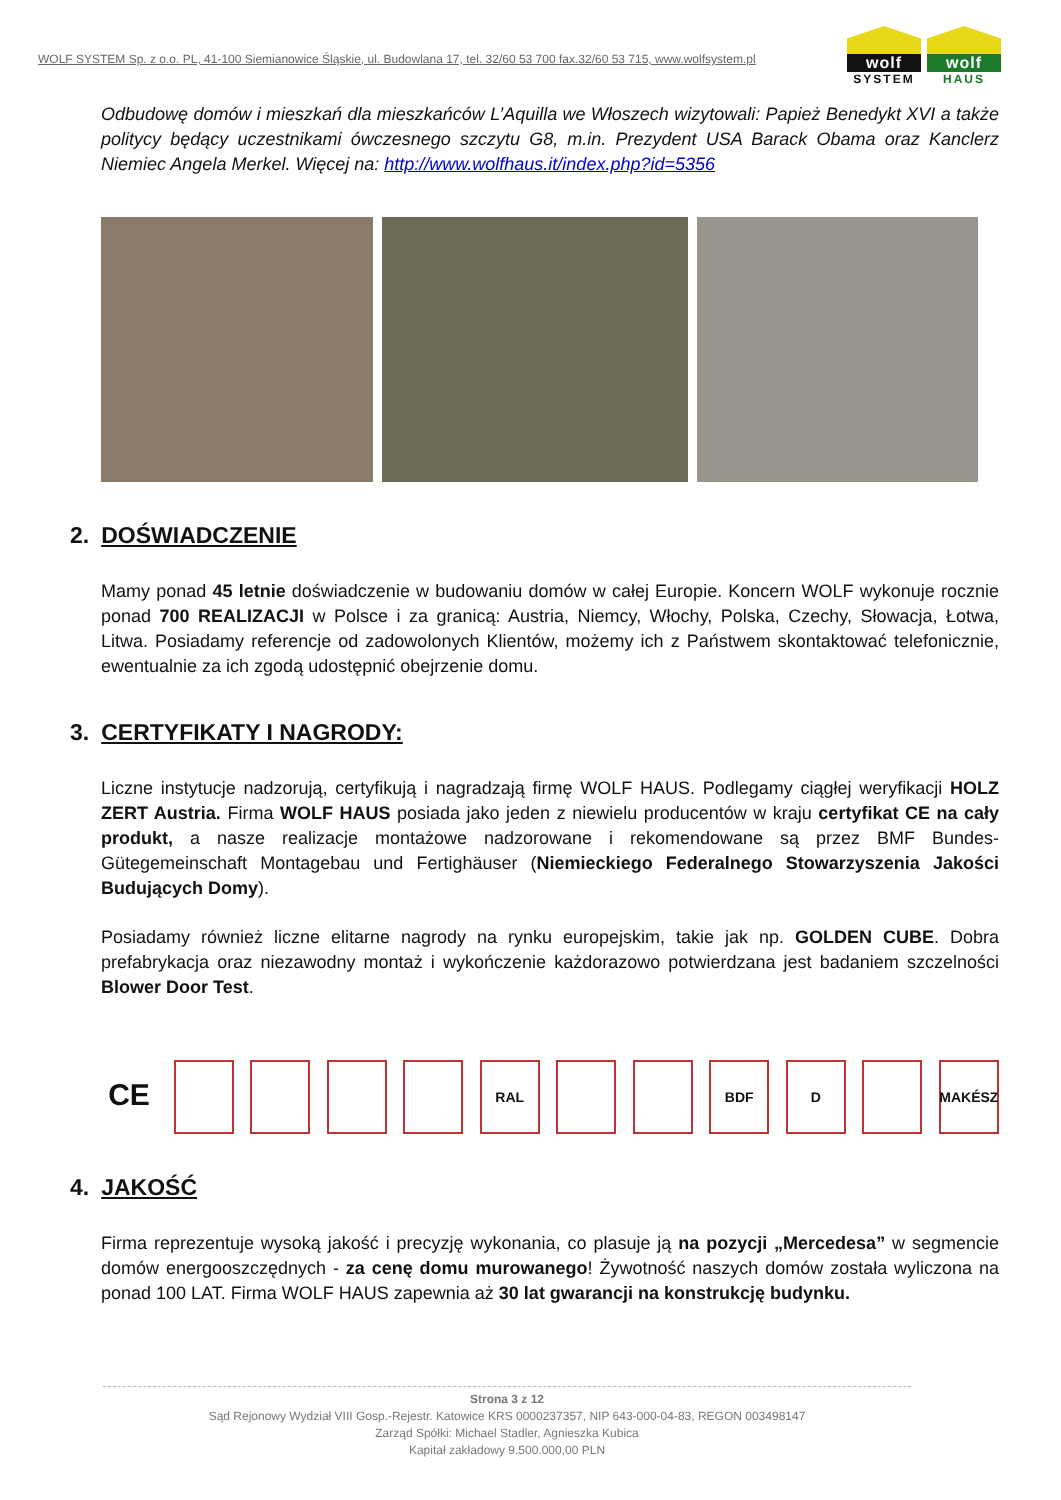WOLF SYSTEM Sp. z o.o. PL, 41-100 Siemianowice Śląskie, ul. Budowlana 17, tel. 32/60 53 700 fax.32/60 53 715, www.wolfsystem.pl
wolf
SYSTEM
wolf
HAUS
Odbudowę domów i mieszkań dla mieszkańców L’Aquilla we Włoszech wizytowali: Papież Benedykt XVI a także politycy będący uczestnikami ówczesnego szczytu G8, m.in. Prezydent USA Barack Obama oraz Kanclerz Niemiec Angela Merkel. Więcej na: http://www.wolfhaus.it/index.php?id=5356
2. DOŚWIADCZENIE
Mamy ponad 45 letnie doświadczenie w budowaniu domów w całej Europie. Koncern WOLF wykonuje rocznie ponad 700 REALIZACJI w Polsce i za granicą: Austria, Niemcy, Włochy, Polska, Czechy, Słowacja, Łotwa, Litwa. Posiadamy referencje od zadowolonych Klientów, możemy ich z Państwem skontaktować telefonicznie, ewentualnie za ich zgodą udostępnić obejrzenie domu.
3. CERTYFIKATY I NAGRODY:
Liczne instytucje nadzorują, certyfikują i nagradzają firmę WOLF HAUS. Podlegamy ciągłej weryfikacji HOLZ ZERT Austria. Firma WOLF HAUS posiada jako jeden z niewielu producentów w kraju certyfikat CE na cały produkt, a nasze realizacje montażowe nadzorowane i rekomendowane są przez BMF Bundes-Gütegemeinschaft Montagebau und Fertighäuser (Niemieckiego Federalnego Stowarzyszenia Jakości Budujących Domy).
Posiadamy również liczne elitarne nagrody na rynku europejskim, takie jak np. GOLDEN CUBE. Dobra prefabrykacja oraz niezawodny montaż i wykończenie każdorazowo potwierdzana jest badaniem szczelności Blower Door Test.
CE
RAL BDF D MAKÉSZ
4. JAKOŚĆ
Firma reprezentuje wysoką jakość i precyzję wykonania, co plasuje ją na pozycji „Mercedesa” w segmencie domów energooszczędnych - za cenę domu murowanego! Żywotność naszych domów została wyliczona na ponad 100 LAT. Firma WOLF HAUS zapewnia aż 30 lat gwarancji na konstrukcję budynku.
Strona 3 z 12
Sąd Rejonowy Wydział VIII Gosp.-Rejestr. Katowice KRS 0000237357, NIP 643-000-04-83, REGON 003498147
Zarząd Spółki: Michael Stadler, Agnieszka Kubica
Kapitał zakładowy 9.500.000,00 PLN